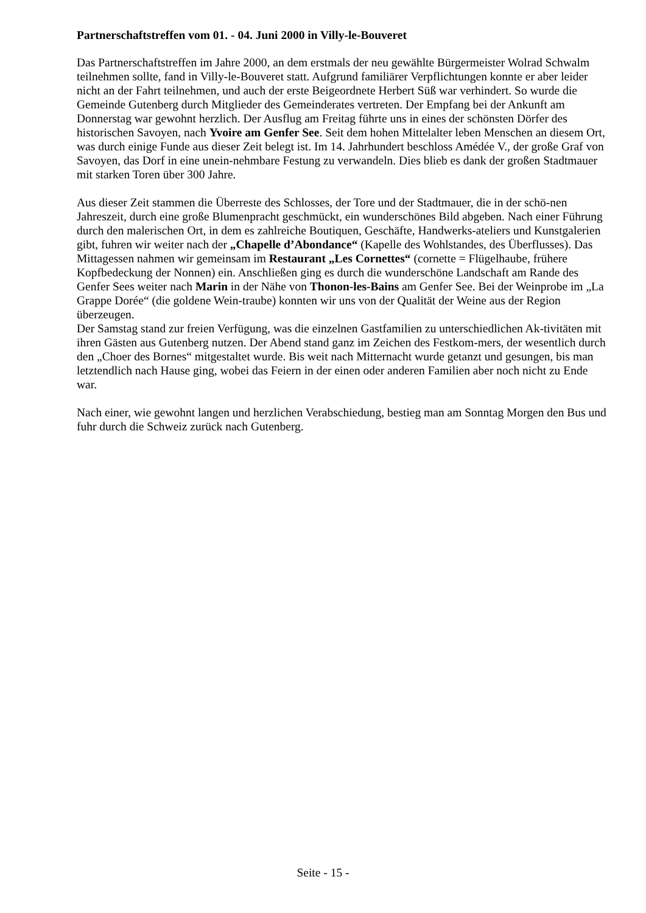Partnerschaftstreffen vom 01. - 04. Juni 2000 in Villy-le-Bouveret
Das Partnerschaftstreffen im Jahre 2000, an dem erstmals der neu gewählte Bürgermeister Wolrad Schwalm teilnehmen sollte, fand in Villy-le-Bouveret statt. Aufgrund familiärer Verpflichtungen konnte er aber leider nicht an der Fahrt teilnehmen, und auch der erste Beigeordnete Herbert Süß war verhindert. So wurde die Gemeinde Gutenberg durch Mitglieder des Gemeinderates vertreten. Der Empfang bei der Ankunft am Donnerstag war gewohnt herzlich. Der Ausflug am Freitag führte uns in eines der schönsten Dörfer des historischen Savoyen, nach Yvoire am Genfer See. Seit dem hohen Mittelalter leben Menschen an diesem Ort, was durch einige Funde aus dieser Zeit belegt ist. Im 14. Jahrhundert beschloss Amédée V., der große Graf von Savoyen, das Dorf in eine unein-nehmbare Festung zu verwandeln. Dies blieb es dank der großen Stadtmauer mit starken Toren über 300 Jahre.
Aus dieser Zeit stammen die Überreste des Schlosses, der Tore und der Stadtmauer, die in der schö-nen Jahreszeit, durch eine große Blumenpracht geschmückt, ein wunderschönes Bild abgeben. Nach einer Führung durch den malerischen Ort, in dem es zahlreiche Boutiquen, Geschäfte, Handwerks-ateliers und Kunstgalerien gibt, fuhren wir weiter nach der „Chapelle d’Abondance“ (Kapelle des Wohlstandes, des Überflusses). Das Mittagessen nahmen wir gemeinsam im Restaurant „Les Cornettes“ (cornette = Flügelhaube, frühere Kopfbedeckung der Nonnen) ein. Anschließen ging es durch die wunderschöne Landschaft am Rande des Genfer Sees weiter nach Marin in der Nähe von Thonon-les-Bains am Genfer See. Bei der Weinprobe im „La Grappe Dorée“ (die goldene Wein-traube) konnten wir uns von der Qualität der Weine aus der Region überzeugen.
Der Samstag stand zur freien Verfügung, was die einzelnen Gastfamilien zu unterschiedlichen Ak-tivitäten mit ihren Gästen aus Gutenberg nutzen. Der Abend stand ganz im Zeichen des Festkom-mers, der wesentlich durch den „Choer des Bornes“ mitgestaltet wurde. Bis weit nach Mitternacht wurde getanzt und gesungen, bis man letztendlich nach Hause ging, wobei das Feiern in der einen oder anderen Familien aber noch nicht zu Ende war.
Nach einer, wie gewohnt langen und herzlichen Verabschiedung, bestieg man am Sonntag Morgen den Bus und fuhr durch die Schweiz zurück nach Gutenberg.
Seite - 15 -